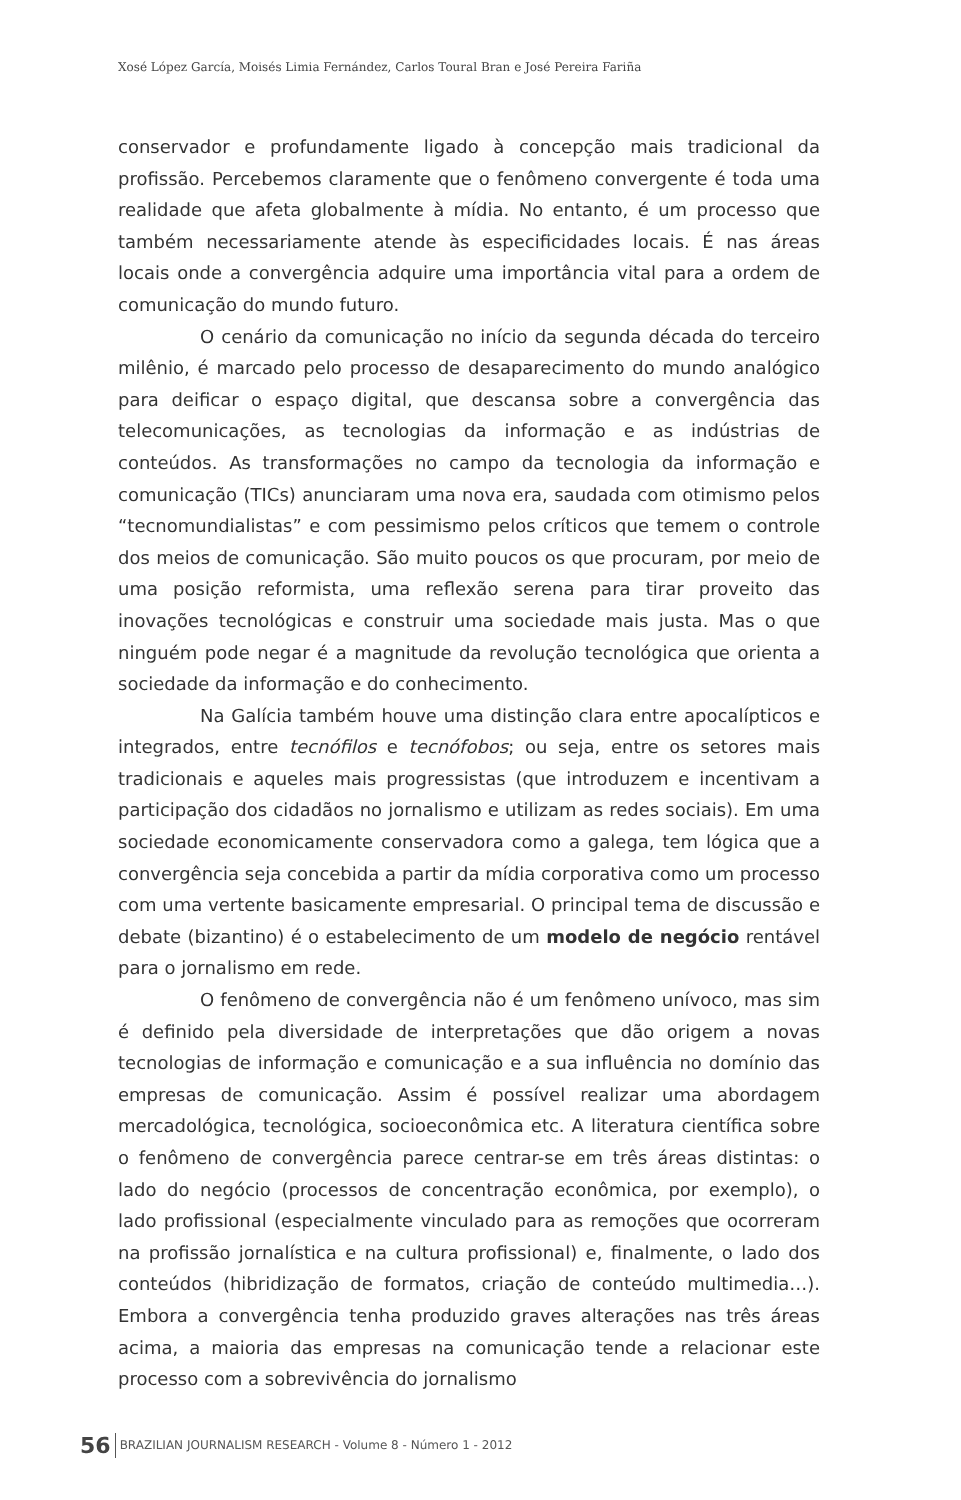Xosé López García, Moisés Limia Fernández, Carlos Toural Bran e José Pereira Fariña
conservador e profundamente ligado à concepção mais tradicional da profissão. Percebemos claramente que o fenômeno convergente é toda uma realidade que afeta globalmente à mídia. No entanto, é um processo que também necessariamente atende às especificidades locais. É nas áreas locais onde a convergência adquire uma importância vital para a ordem de comunicação do mundo futuro.
O cenário da comunicação no início da segunda década do terceiro milênio, é marcado pelo processo de desaparecimento do mundo analógico para deificar o espaço digital, que descansa sobre a convergência das telecomunicações, as tecnologias da informação e as indústrias de conteúdos. As transformações no campo da tecnologia da informação e comunicação (TICs) anunciaram uma nova era, saudada com otimismo pelos “tecnomundialistas” e com pessimismo pelos críticos que temem o controle dos meios de comunicação. São muito poucos os que procuram, por meio de uma posição reformista, uma reflexão serena para tirar proveito das inovações tecnológicas e construir uma sociedade mais justa. Mas o que ninguém pode negar é a magnitude da revolução tecnológica que orienta a sociedade da informação e do conhecimento.
Na Galícia também houve uma distinção clara entre apocalípticos e integrados, entre tecnófilos e tecnófobos; ou seja, entre os setores mais tradicionais e aqueles mais progressistas (que introduzem e incentivam a participação dos cidadãos no jornalismo e utilizam as redes sociais). Em uma sociedade economicamente conservadora como a galega, tem lógica que a convergência seja concebida a partir da mídia corporativa como um processo com uma vertente basicamente empresarial. O principal tema de discussão e debate (bizantino) é o estabelecimento de um modelo de negócio rentável para o jornalismo em rede.
O fenômeno de convergência não é um fenômeno unívoco, mas sim é definido pela diversidade de interpretações que dão origem a novas tecnologias de informação e comunicação e a sua influência no domínio das empresas de comunicação. Assim é possível realizar uma abordagem mercadológica, tecnológica, socioeconômica etc. A literatura científica sobre o fenômeno de convergência parece centrar-se em três áreas distintas: o lado do negócio (processos de concentração econômica, por exemplo), o lado profissional (especialmente vinculado para as remoções que ocorreram na profissão jornalística e na cultura profissional) e, finalmente, o lado dos conteúdos (hibridização de formatos, criação de conteúdo multimedia…). Embora a convergência tenha produzido graves alterações nas três áreas acima, a maioria das empresas na comunicação tende a relacionar este processo com a sobrevivência do jornalismo
56 BRAZILIAN JOURNALISM RESEARCH - Volume 8 - Número 1 - 2012